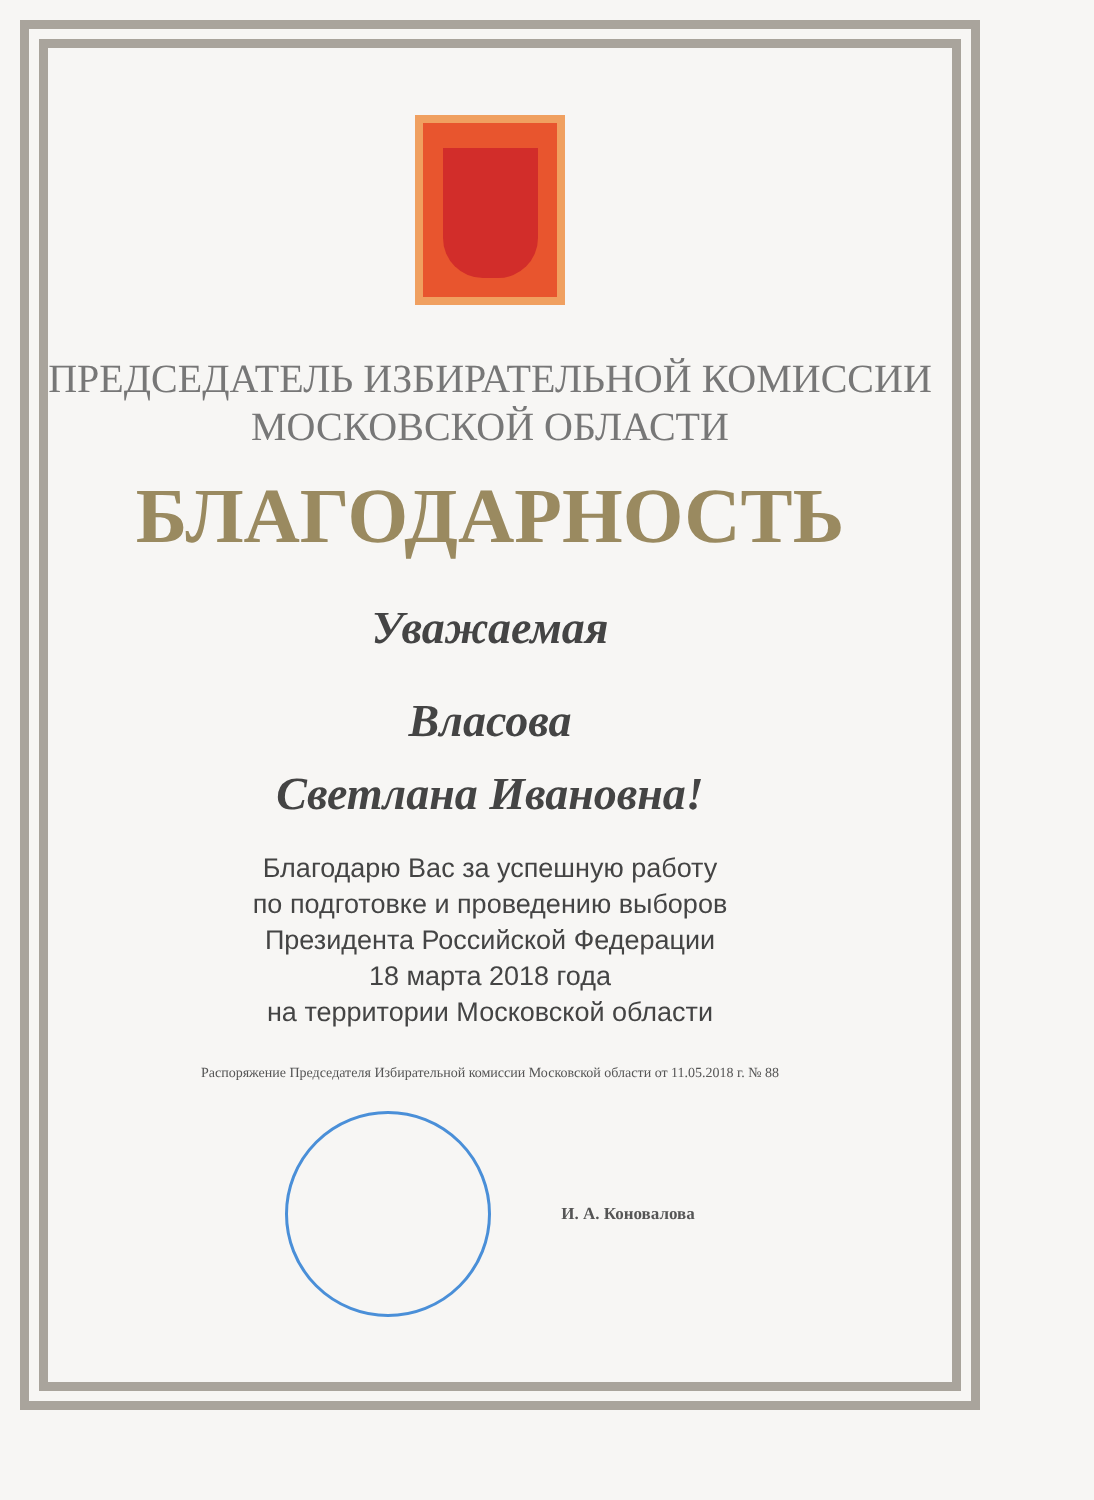ПРЕДСЕДАТЕЛЬ ИЗБИРАТЕЛЬНОЙ КОМИССИИ
МОСКОВСКОЙ ОБЛАСТИ
БЛАГОДАРНОСТЬ
Уважаемая
Власова
Светлана Ивановна!
Благодарю Вас за успешную работу
по подготовке и проведению выборов
Президента Российской Федерации
18 марта 2018 года
на территории Московской области
Распоряжение Председателя Избирательной комиссии Московской области от 11.05.2018 г. № 88
И. А. Коновалова